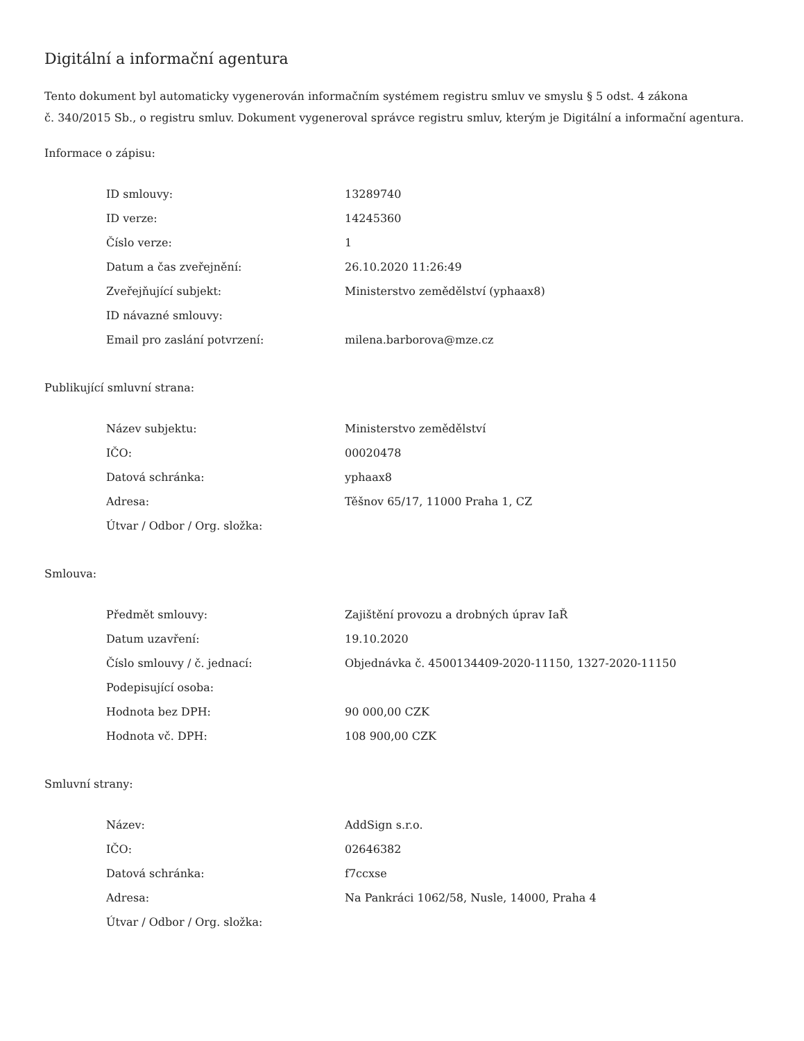Digitální a informační agentura
Tento dokument byl automaticky vygenerován informačním systémem registru smluv ve smyslu § 5 odst. 4 zákona
č. 340/2015 Sb., o registru smluv. Dokument vygeneroval správce registru smluv, kterým je Digitální a informační agentura.
Informace o zápisu:
| ID smlouvy: | 13289740 |
| ID verze: | 14245360 |
| Číslo verze: | 1 |
| Datum a čas zveřejnění: | 26.10.2020 11:26:49 |
| Zveřejňující subjekt: | Ministerstvo zemědělství (yphaax8) |
| ID návazné smlouvy: | |
| Email pro zaslání potvrzení: | milena.barborova@mze.cz |
Publikující smluvní strana:
| Název subjektu: | Ministerstvo zemědělství |
| IČO: | 00020478 |
| Datová schránka: | yphaax8 |
| Adresa: | Těšnov 65/17, 11000 Praha 1, CZ |
| Útvar / Odbor / Org. složka: | |
Smlouva:
| Předmět smlouvy: | Zajištění provozu a drobných úprav IaŘ |
| Datum uzavření: | 19.10.2020 |
| Číslo smlouvy / č. jednací: | Objednávka č. 4500134409-2020-11150, 1327-2020-11150 |
| Podepisující osoba: | |
| Hodnota bez DPH: | 90 000,00 CZK |
| Hodnota vč. DPH: | 108 900,00 CZK |
Smluvní strany:
| Název: | AddSign s.r.o. |
| IČO: | 02646382 |
| Datová schránka: | f7ccxse |
| Adresa: | Na Pankráci 1062/58, Nusle, 14000, Praha 4 |
| Útvar / Odbor / Org. složka: | |